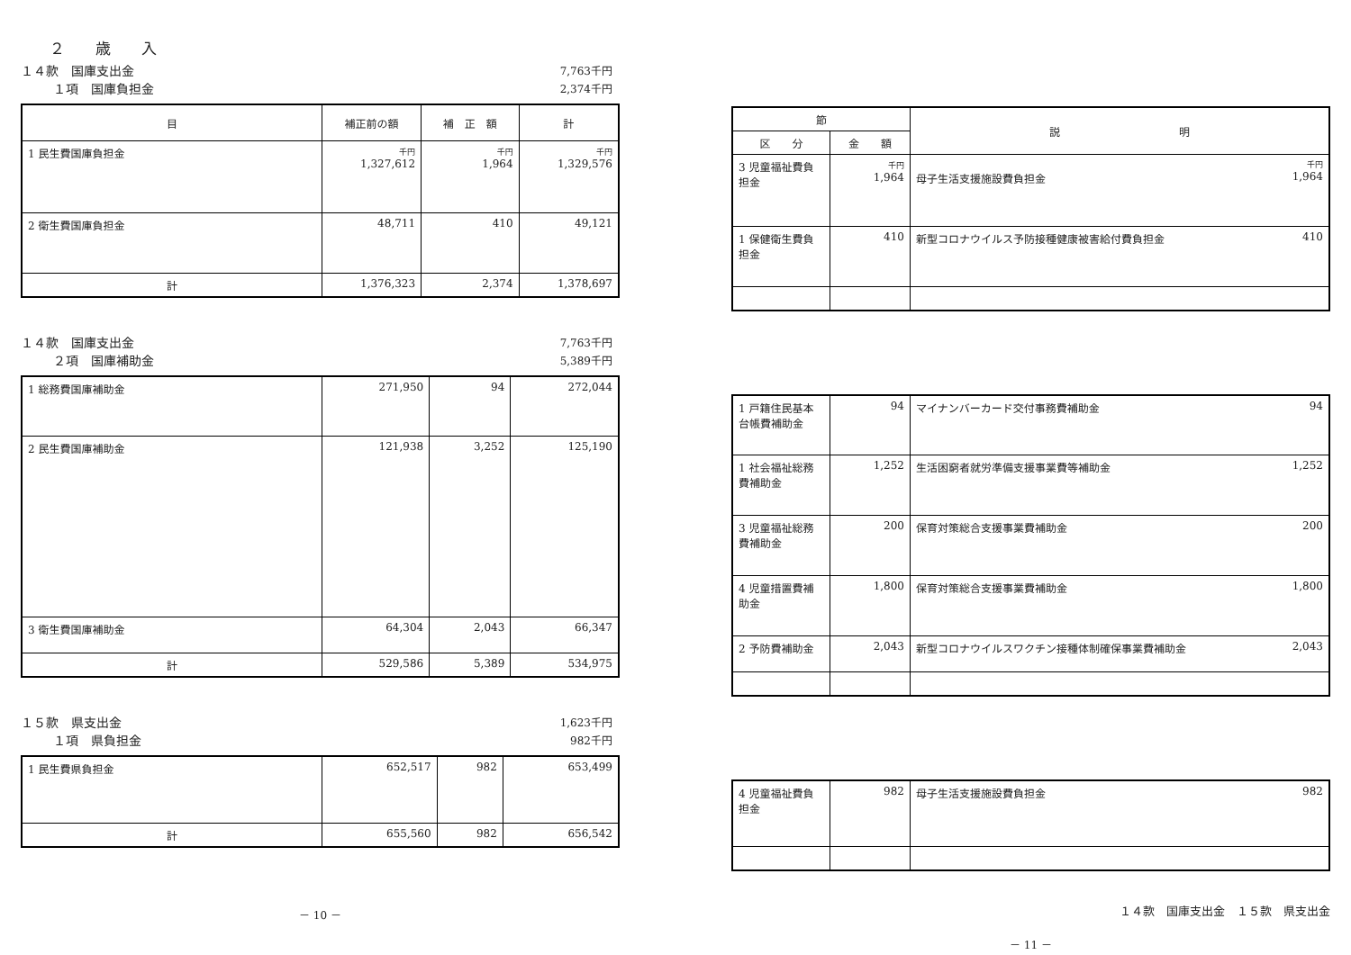２　　歳　　入
１４款　国庫支出金 7,763千円
１項　国庫負担金 2,374千円
| 目 | 補正前の額 | 補 正 額 | 計 |
| --- | --- | --- | --- |
| 1 民生費国庫負担金 | 千円 1,327,612 | 千円 1,964 | 千円 1,329,576 |
| 2 衛生費国庫負担金 | 48,711 | 410 | 49,121 |
| 計 | 1,376,323 | 2,374 | 1,378,697 |
１４款　国庫支出金 7,763千円
２項　国庫補助金 5,389千円
| 1 総務費国庫補助金 | 271,950 | 94 | 272,044 |
| 2 民生費国庫補助金 | 121,938 | 3,252 | 125,190 |
| 3 衛生費国庫補助金 | 64,304 | 2,043 | 66,347 |
| 計 | 529,586 | 5,389 | 534,975 |
１５款　県支出金 1,623千円
１項　県負担金 982千円
| 1 民生費県負担金 | 652,517 | 982 | 653,499 |
| 計 | 655,560 | 982 | 656,542 |
－ 10 －
| 節 | | 説 明 |
| --- | --- | --- |
| 区 分 | 金 額 | |
| 3 児童福祉費負担金 | 千円 1,964 | 千円 母子生活支援施設費負担金 1,964 |
| 1 保健衛生費負担金 | 410 | 新型コロナウイルス予防接種健康被害給付費負担金 410 |
| 1 戸籍住民基本台帳費補助金 | 94 | マイナンバーカード交付事務費補助金 94 |
| 1 社会福祉総務費補助金 | 1,252 | 生活困窮者就労準備支援事業費等補助金 1,252 |
| 3 児童福祉総務費補助金 | 200 | 保育対策総合支援事業費補助金 200 |
| 4 児童措置費補助金 | 1,800 | 保育対策総合支援事業費補助金 1,800 |
| 2 予防費補助金 | 2,043 | 新型コロナウイルスワクチン接種体制確保事業費補助金 2,043 |
| 4 児童福祉費負担金 | 982 | 母子生活支援施設費負担金 982 |
１４款　国庫支出金　１５款　県支出金
－ 11 －